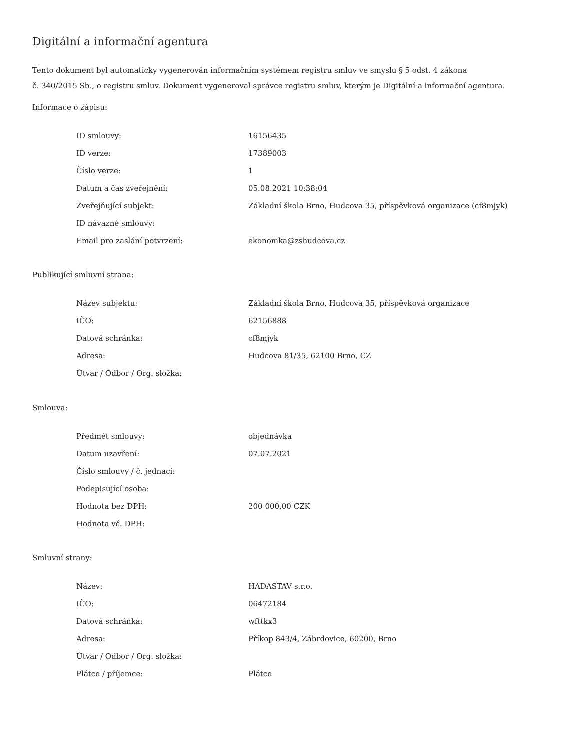Digitální a informační agentura
Tento dokument byl automaticky vygenerován informačním systémem registru smluv ve smyslu § 5 odst. 4 zákona
č. 340/2015 Sb., o registru smluv. Dokument vygeneroval správce registru smluv, kterým je Digitální a informační agentura.
Informace o zápisu:
| ID smlouvy: | 16156435 |
| ID verze: | 17389003 |
| Číslo verze: | 1 |
| Datum a čas zveřejnění: | 05.08.2021 10:38:04 |
| Zveřejňující subjekt: | Základní škola Brno, Hudcova 35, příspěvková organizace (cf8mjyk) |
| ID návazné smlouvy: | |
| Email pro zaslání potvrzení: | ekonomka@zshudcova.cz |
Publikující smluvní strana:
| Název subjektu: | Základní škola Brno, Hudcova 35, příspěvková organizace |
| IČO: | 62156888 |
| Datová schránka: | cf8mjyk |
| Adresa: | Hudcova 81/35, 62100 Brno, CZ |
| Útvar / Odbor / Org. složka: | |
Smlouva:
| Předmět smlouvy: | objednávka |
| Datum uzavření: | 07.07.2021 |
| Číslo smlouvy / č. jednací: | |
| Podepisující osoba: | |
| Hodnota bez DPH: | 200 000,00 CZK |
| Hodnota vč. DPH: | |
Smluvní strany:
| Název: | HADASTAV s.r.o. |
| IČO: | 06472184 |
| Datová schránka: | wfttkx3 |
| Adresa: | Příkop 843/4, Zábrdovice, 60200, Brno |
| Útvar / Odbor / Org. složka: | |
| Plátce / příjemce: | Plátce |